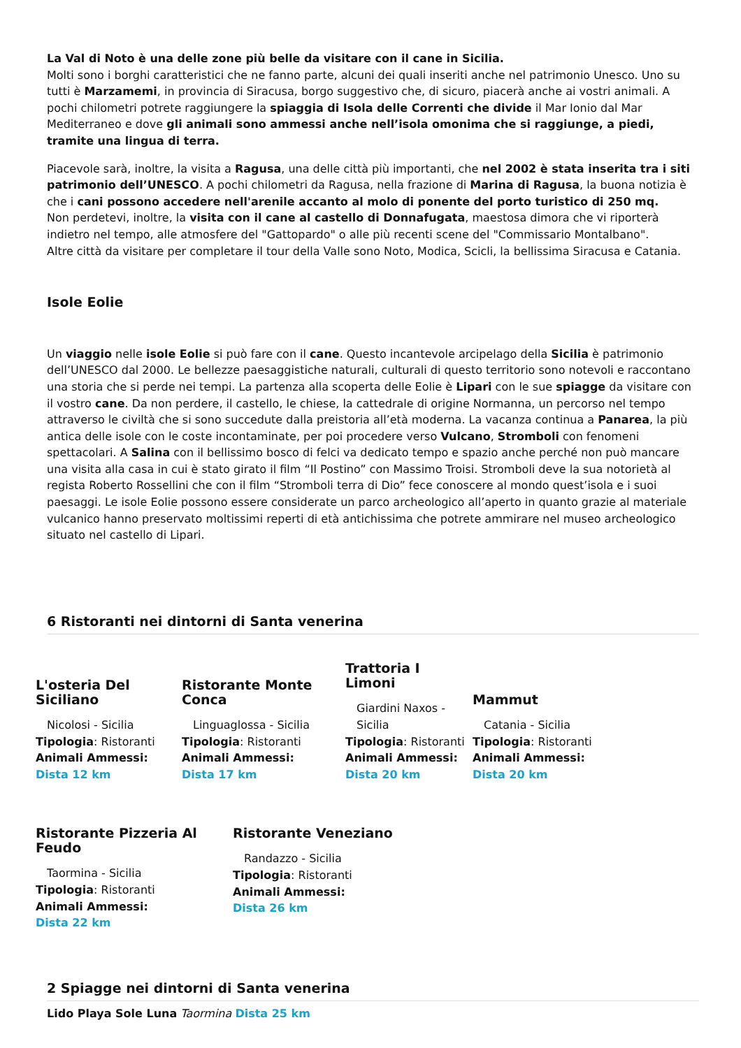La Val di Noto è una delle zone più belle da visitare con il cane in Sicilia.
Molti sono i borghi caratteristici che ne fanno parte, alcuni dei quali inseriti anche nel patrimonio Unesco. Uno su tutti è Marzamemi, in provincia di Siracusa, borgo suggestivo che, di sicuro, piacerà anche ai vostri animali. A pochi chilometri potrete raggiungere la spiaggia di Isola delle Correnti che divide il Mar Ionio dal Mar Mediterraneo e dove gli animali sono ammessi anche nell’isola omonima che si raggiunge, a piedi, tramite una lingua di terra.
Piacevole sarà, inoltre, la visita a Ragusa, una delle città più importanti, che nel 2002 è stata inserita tra i siti patrimonio dell’UNESCO. A pochi chilometri da Ragusa, nella frazione di Marina di Ragusa, la buona notizia è che i cani possono accedere nell'arenile accanto al molo di ponente del porto turistico di 250 mq.
Non perdetevi, inoltre, la visita con il cane al castello di Donnafugata, maestosa dimora che vi riporterà indietro nel tempo, alle atmosfere del "Gattopardo" o alle più recenti scene del "Commissario Montalbano".
Altre città da visitare per completare il tour della Valle sono Noto, Modica, Scicli, la bellissima Siracusa e Catania.
Isole Eolie
Un viaggio nelle isole Eolie si può fare con il cane. Questo incantevole arcipelago della Sicilia è patrimonio dell’UNESCO dal 2000. Le bellezze paesaggistiche naturali, culturali di questo territorio sono notevoli e raccontano una storia che si perde nei tempi. La partenza alla scoperta delle Eolie è Lipari con le sue spiagge da visitare con il vostro cane. Da non perdere, il castello, le chiese, la cattedrale di origine Normanna, un percorso nel tempo attraverso le civiltà che si sono succedute dalla preistoria all’età moderna. La vacanza continua a Panarea, la più antica delle isole con le coste incontaminate, per poi procedere verso Vulcano, Stromboli con fenomeni spettacolari. A Salina con il bellissimo bosco di felci va dedicato tempo e spazio anche perché non può mancare una visita alla casa in cui è stato girato il film “Il Postino” con Massimo Troisi. Stromboli deve la sua notorietà al regista Roberto Rossellini che con il film “Stromboli terra di Dio” fece conoscere al mondo quest’isola e i suoi paesaggi. Le isole Eolie possono essere considerate un parco archeologico all’aperto in quanto grazie al materiale vulcanico hanno preservato moltissimi reperti di età antichissima che potrete ammirare nel museo archeologico situato nel castello di Lipari.
6 Ristoranti nei dintorni di Santa venerina
L'osteria Del Siciliano
Nicolosi - Sicilia
Tipologia: Ristoranti
Animali Ammessi:
Dista 12 km
Ristorante Monte Conca
Linguaglossa - Sicilia
Tipologia: Ristoranti
Animali Ammessi:
Dista 17 km
Trattoria I Limoni
Giardini Naxos - Sicilia
Tipologia: Ristoranti
Animali Ammessi:
Dista 20 km
Mammut
Catania - Sicilia
Tipologia: Ristoranti
Animali Ammessi:
Dista 20 km
Ristorante Pizzeria Al Feudo
Taormina - Sicilia
Tipologia: Ristoranti
Animali Ammessi:
Dista 22 km
Ristorante Veneziano
Randazzo - Sicilia
Tipologia: Ristoranti
Animali Ammessi:
Dista 26 km
2 Spiagge nei dintorni di Santa venerina
Lido Playa Sole Luna Taormina Dista 25 km